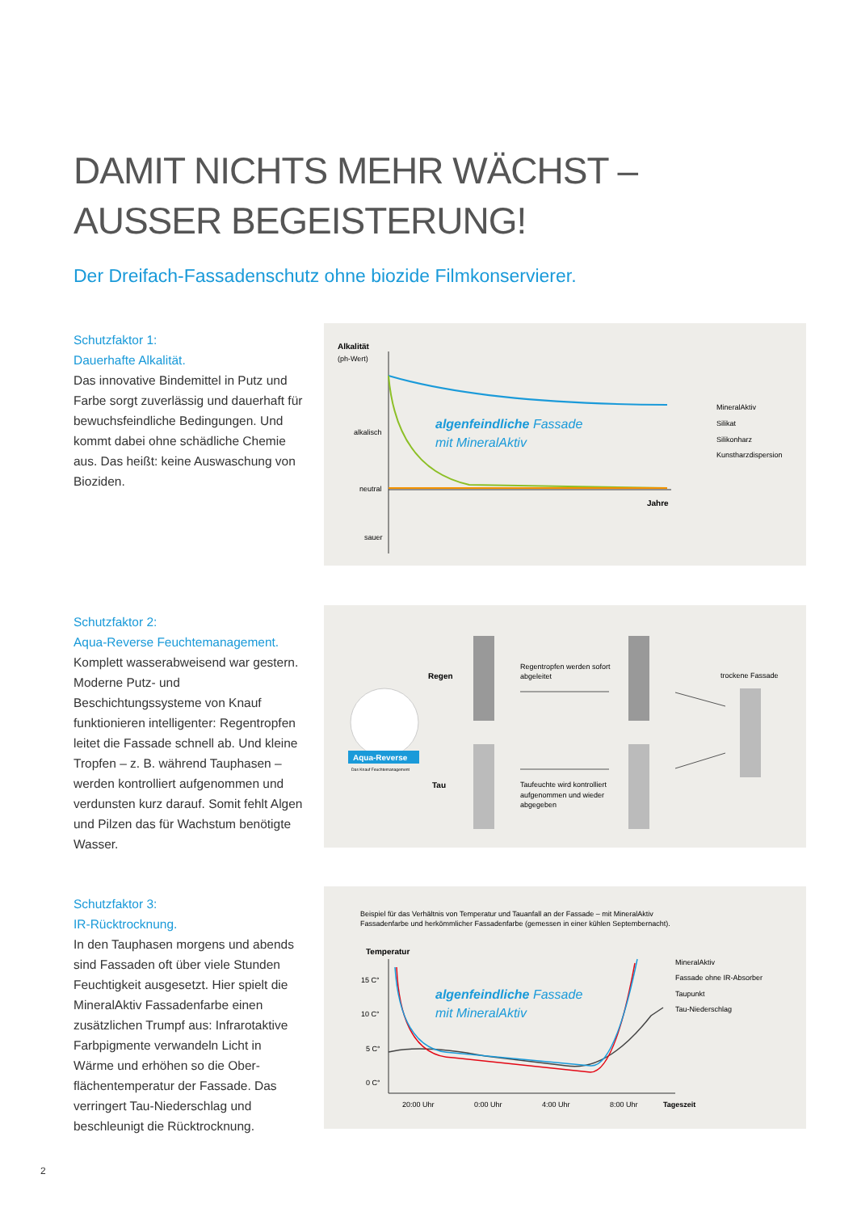DAMIT NICHTS MEHR WÄCHST –
AUSSER BEGEISTERUNG!
Der Dreifach-Fassadenschutz ohne biozide Filmkonservierer.
Schutzfaktor 1:
Dauerhafte Alkalität.
Das innovative Bindemittel in Putz und Farbe sorgt zuverlässig und dauerhaft für bewuchs­feindliche Bedingungen. Und kommt dabei ohne schädliche Chemie aus. Das heißt: keine Auswaschung von Bioziden.
Alkalität
(ph-Wert)
alkalisch
neutral
sauer
Jahre
algenfeindliche Fassade
mit MineralAktiv
MineralAktiv
Silikat
Silikonharz
Kunstharzdispersion
Schutzfaktor 2:
Aqua-Reverse Feuchtemanagement.
Komplett wasserabweisend war gestern. Moderne Putz- und Beschichtungssysteme von Knauf funktionieren intelligenter: Regentrop­fen leitet die Fassade schnell ab. Und kleine Tropfen – z. B. während Tauphasen – werden kontrolliert aufgenommen und verdunsten kurz darauf. Somit fehlt Algen und Pilzen das für Wachstum benötigte Wasser.
Aqua-Reverse
Das Knauf Feuchtemanagement
Regen
Tau
Regentropfen werden sofort
abgeleitet
Taufeuchte wird kontrolliert
aufgenommen und wieder
abgegeben
trockene Fassade
Schutzfaktor 3:
IR-Rücktrocknung.
In den Tauphasen morgens und abends sind Fassaden oft über viele Stunden Feuchtigkeit ausgesetzt. Hier spielt die MineralAktiv Fassadenfarbe einen zusätzlichen Trumpf aus: Infrarotaktive Farbpigmente verwandeln Licht in Wärme und erhöhen so die Ober­flächentemperatur der Fassade. Das verrin­gert Tau-Niederschlag und beschleunigt die Rücktrocknung.
Beispiel für das Verhältnis von Temperatur und Tauanfall an der Fassade – mit MineralAktiv
Fassadenfarbe und herkömmlicher Fassadenfarbe (gemessen in einer kühlen Septembernacht).
Temperatur
15 C°
10 C°
5 C°
0 C°
algenfeindliche Fassade
mit MineralAktiv
20:00 Uhr
0:00 Uhr
4:00 Uhr
8:00 Uhr
Tageszeit
MineralAktiv
Fassade ohne IR-Absorber
Taupunkt
Tau-Niederschlag
2